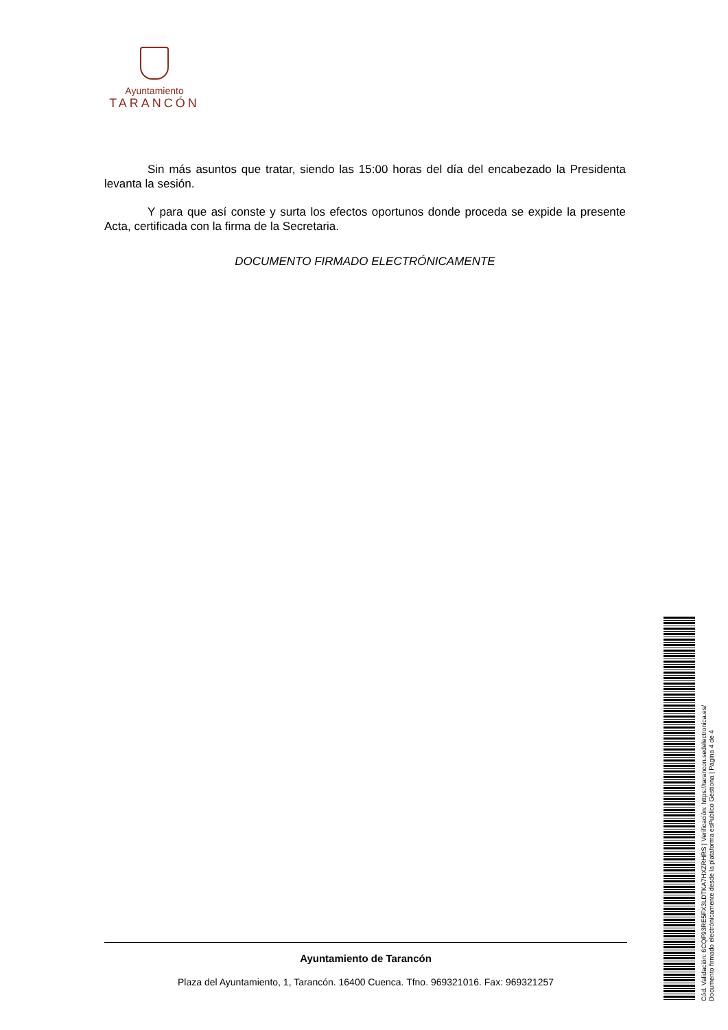Ayuntamiento
TARANCÓN
Sin más asuntos que tratar, siendo las 15:00 horas del día del encabezado la Presidenta levanta la sesión.
Y para que así conste y surta los efectos oportunos donde proceda se expide la presente Acta, certificada con la firma de la Secretaria.
DOCUMENTO FIRMADO ELECTRÓNICAMENTE
Ayuntamiento de Tarancón
Plaza del Ayuntamiento, 1, Tarancón. 16400 Cuenca. Tfno. 969321016. Fax: 969321257
Cód. Validación: 6CQF93RE5FX3LDTKA7HXZRHRS | Verificación: https://tarancon.sedelectronica.es/
Documento firmado electrónicamente desde la plataforma esPublico Gestiona | Página 4 de 4